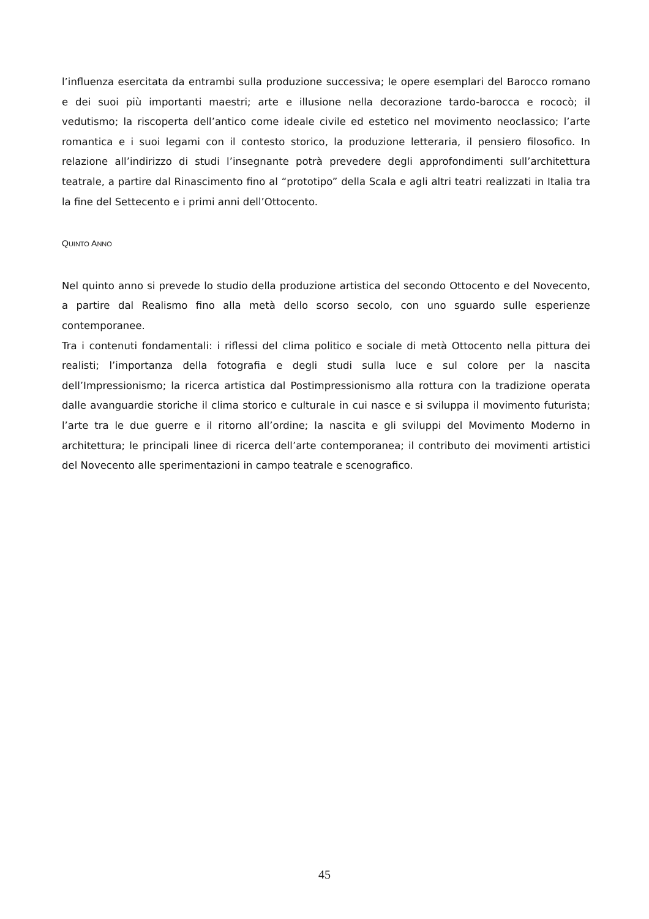l’influenza esercitata da entrambi sulla produzione successiva; le opere esemplari del Barocco romano e dei suoi più importanti maestri; arte e illusione nella decorazione tardo-barocca e rococò; il vedutismo; la riscoperta dell’antico come ideale civile ed estetico nel movimento neoclassico; l’arte romantica e i suoi legami con il contesto storico, la produzione letteraria, il pensiero filosofico. In relazione all’indirizzo di studi l’insegnante potrà prevedere degli approfondimenti sull’architettura teatrale, a partire dal Rinascimento fino al “prototipo” della Scala e agli altri teatri realizzati in Italia tra la fine del Settecento e i primi anni dell’Ottocento.
QUINTO ANNO
Nel quinto anno si prevede lo studio della produzione artistica del secondo Ottocento e del Novecento, a partire dal Realismo fino alla metà dello scorso secolo, con uno sguardo sulle esperienze contemporanee.
Tra i contenuti fondamentali: i riflessi del clima politico e sociale di metà Ottocento nella pittura dei realisti; l’importanza della fotografia e degli studi sulla luce e sul colore per la nascita dell’Impressionismo; la ricerca artistica dal Postimpressionismo alla rottura con la tradizione operata dalle avanguardie storiche il clima storico e culturale in cui nasce e si sviluppa il movimento futurista; l’arte tra le due guerre e il ritorno all’ordine; la nascita e gli sviluppi del Movimento Moderno in architettura; le principali linee di ricerca dell’arte contemporanea; il contributo dei movimenti artistici del Novecento alle sperimentazioni in campo teatrale e scenografico.
45